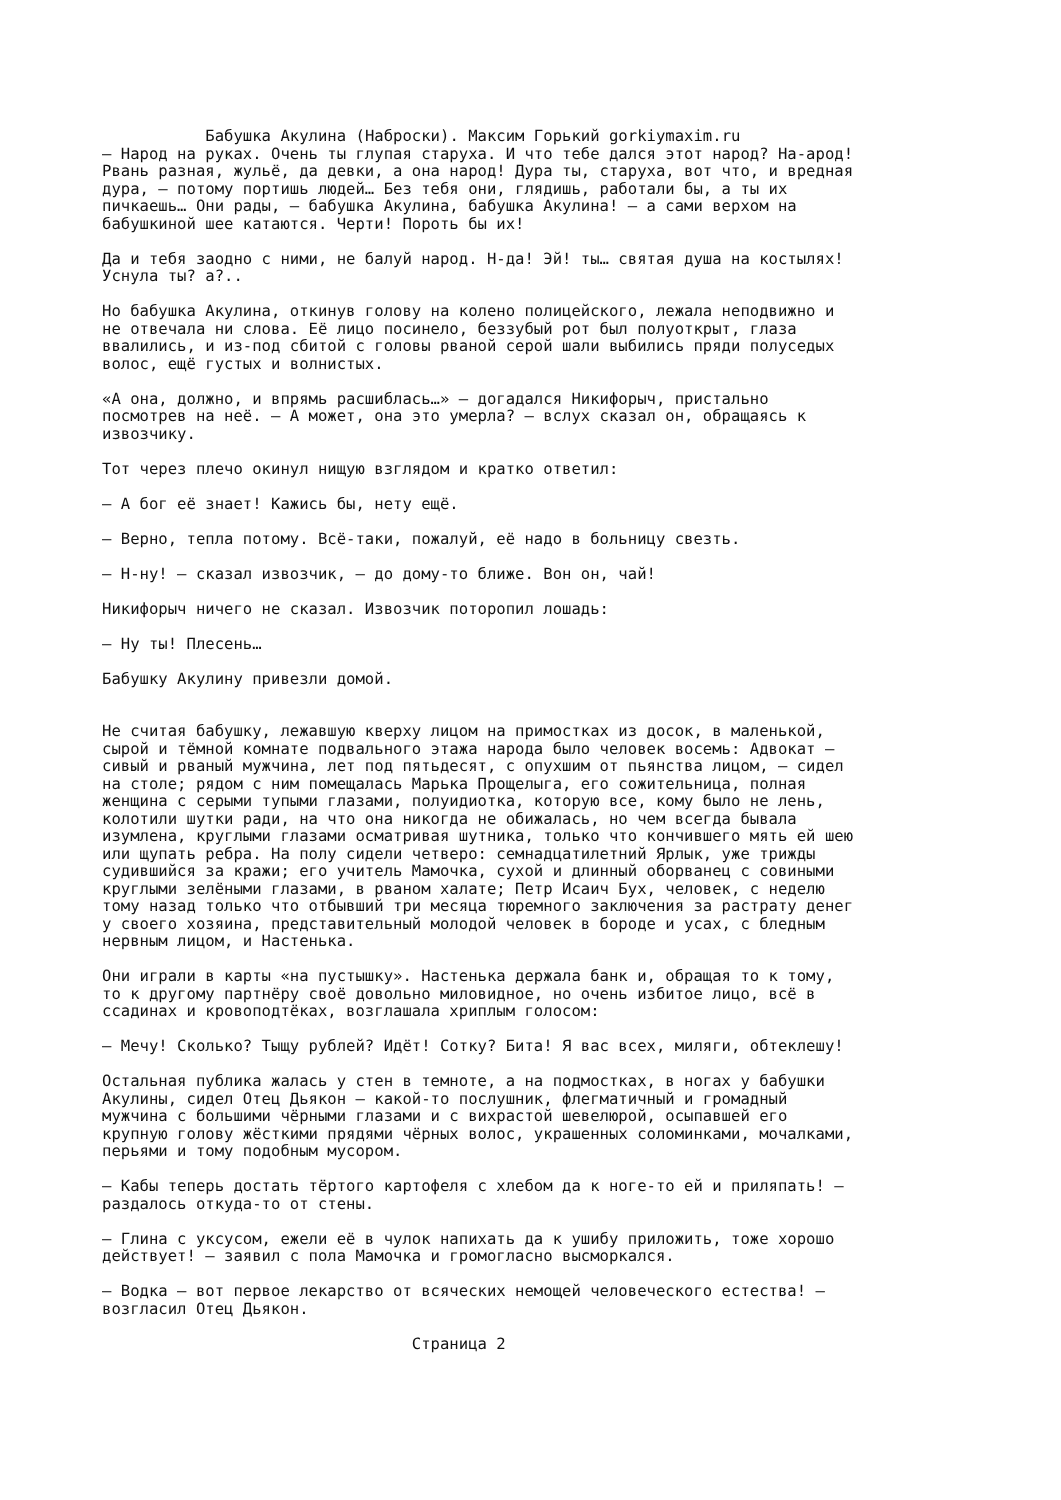Бабушка Акулина (Наброски). Максим Горький gorkiymaxim.ru – Народ на руках. Очень ты глупая старуха. И что тебе дался этот народ? На-арод! Рвань разная, жульё, да девки, а она народ! Дура ты, старуха, вот что, и вредная дура, – потому портишь людей… Без тебя они, глядишь, работали бы, а ты их пичкаешь… Они рады, – бабушка Акулина, бабушка Акулина! – а сами верхом на бабушкиной шее катаются. Черти! Пороть бы их! Да и тебя заодно с ними, не балуй народ. Н-да! Эй! ты… святая душа на костылях! Уснула ты? а?.. Но бабушка Акулина, откинув голову на колено полицейского, лежала неподвижно и не отвечала ни слова. Её лицо посинело, беззубый рот был полуоткрыт, глаза ввалились, и из-под сбитой с головы рваной серой шали выбились пряди полуседых волос, ещё густых и волнистых. «А она, должно, и впрямь расшиблась…» – догадался Никифорыч, пристально посмотрев на неё. – А может, она это умерла? – вслух сказал он, обращаясь к извозчику. Тот через плечо окинул нищую взглядом и кратко ответил: – А бог её знает! Кажись бы, нету ещё. – Верно, тепла потому. Всё-таки, пожалуй, её надо в больницу свезть. – Н-ну! – сказал извозчик, – до дому-то ближе. Вон он, чай! Никифорыч ничего не сказал. Извозчик поторопил лошадь: – Ну ты! Плесень… Бабушку Акулину привезли домой. Не считая бабушку, лежавшую кверху лицом на примостках из досок, в маленькой, сырой и тёмной комнате подвального этажа народа было человек восемь: Адвокат – сивый и рваный мужчина, лет под пятьдесят, с опухшим от пьянства лицом, – сидел на столе; рядом с ним помещалась Марька Прощелыга, его сожительница, полная женщина с серыми тупыми глазами, полуидиотка, которую все, кому было не лень, колотили шутки ради, на что она никогда не обижалась, но чем всегда бывала изумлена, круглыми глазами осматривая шутника, только что кончившего мять ей шею или щупать ребра. На полу сидели четверо: семнадцатилетний Ярлык, уже трижды судившийся за кражи; его учитель Мамочка, сухой и длинный оборванец с совиными круглыми зелёными глазами, в рваном халате; Петр Исаич Бух, человек, с неделю тому назад только что отбывший три месяца тюремного заключения за растрату денег у своего хозяина, представительный молодой человек в бороде и усах, с бледным нервным лицом, и Настенька. Они играли в карты «на пустышку». Настенька держала банк и, обращая то к тому, то к другому партнёру своё довольно миловидное, но очень избитое лицо, всё в ссадинах и кровоподтёках, возглашала хриплым голосом: – Мечу! Сколько? Тыщу рублей? Идёт! Сотку? Бита! Я вас всех, миляги, обтеклешу! Остальная публика жалась у стен в темноте, а на подмостках, в ногах у бабушки Акулины, сидел Отец Дьякон – какой-то послушник, флегматичный и громадный мужчина с большими чёрными глазами и с вихрастой шевелюрой, осыпавшей его крупную голову жёсткими прядями чёрных волос, украшенных соломинками, мочалками, перьями и тому подобным мусором. – Кабы теперь достать тёртого картофеля с хлебом да к ноге-то ей и приляпать! – раздалось откуда-то от стены. – Глина с уксусом, ежели её в чулок напихать да к ушибу приложить, тоже хорошо действует! – заявил с пола Мамочка и громогласно высморкался. – Водка – вот первое лекарство от всяческих немощей человеческого естества! – возгласил Отец Дьякон. Страница 2